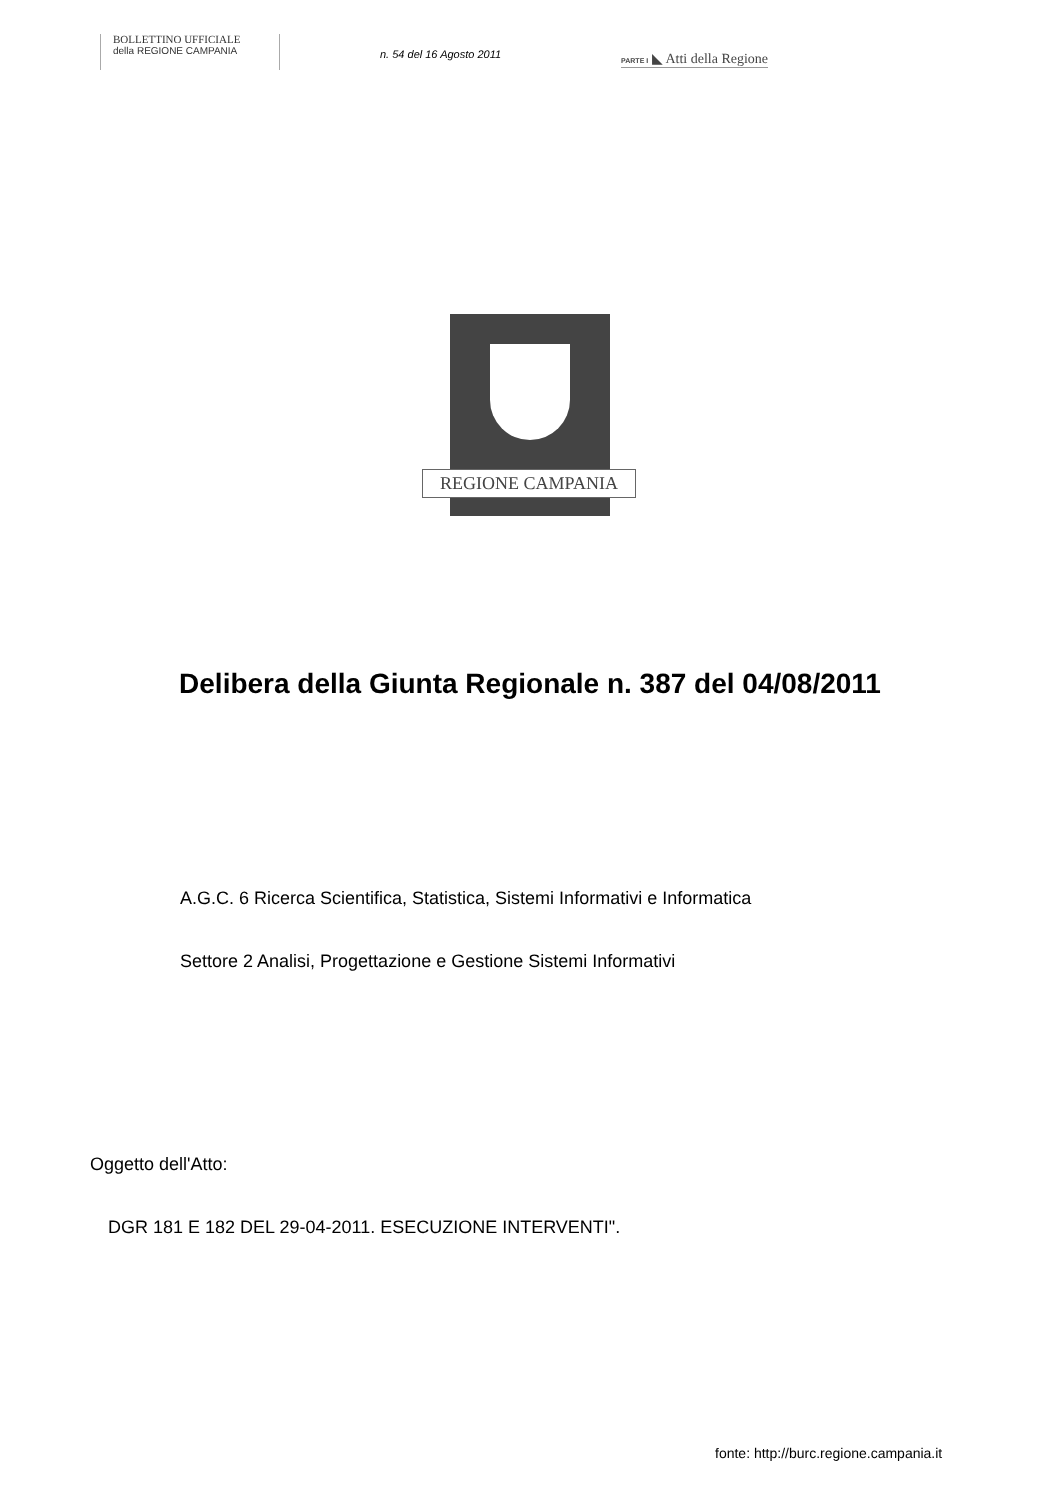BOLLETTINO UFFICIALE
della REGIONE CAMPANIA
n. 54 del 16 Agosto 2011
PARTE I ◣ Atti della Regione
REGIONE CAMPANIA
Delibera della Giunta Regionale n. 387 del 04/08/2011
A.G.C. 6 Ricerca Scientifica, Statistica, Sistemi Informativi e Informatica
Settore 2 Analisi, Progettazione e Gestione Sistemi Informativi
Oggetto dell'Atto:
DGR 181 E 182 DEL 29-04-2011. ESECUZIONE INTERVENTI".
fonte: http://burc.regione.campania.it